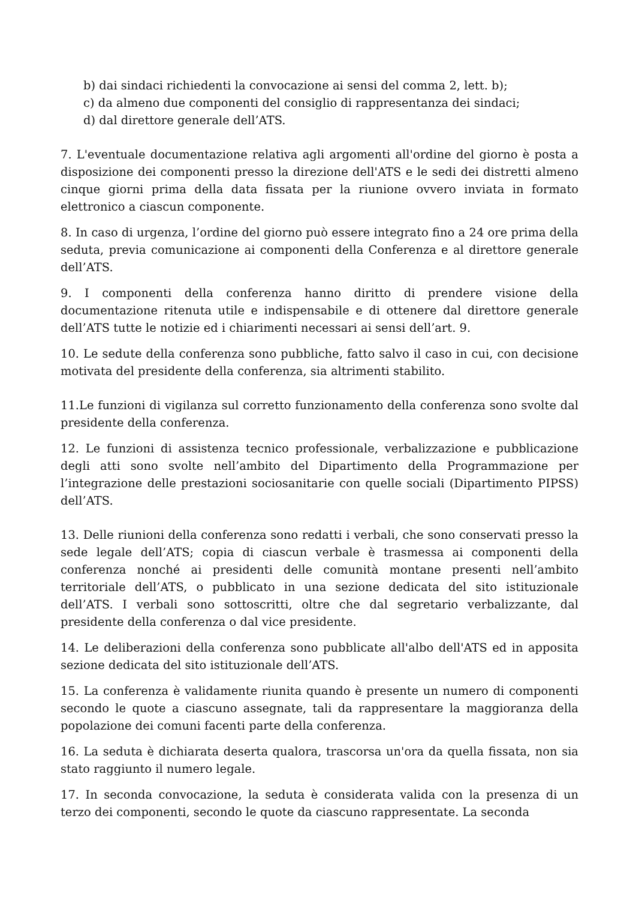b) dai sindaci richiedenti la convocazione ai sensi del comma 2, lett. b);
c) da almeno due componenti del consiglio di rappresentanza dei sindaci;
d) dal direttore generale dell’ATS.
7. L'eventuale documentazione relativa agli argomenti all'ordine del giorno è posta a disposizione dei componenti presso la direzione dell'ATS e le sedi dei distretti almeno cinque giorni prima della data fissata per la riunione ovvero inviata in formato elettronico a ciascun componente.
8. In caso di urgenza, l’ordine del giorno può essere integrato fino a 24 ore prima della seduta, previa comunicazione ai componenti della Conferenza e al direttore generale dell’ATS.
9. I componenti della conferenza hanno diritto di prendere visione della documentazione ritenuta utile e indispensabile e di ottenere dal direttore generale dell’ATS tutte le notizie ed i chiarimenti necessari ai sensi dell’art. 9.
10. Le sedute della conferenza sono pubbliche, fatto salvo il caso in cui, con decisione motivata del presidente della conferenza, sia altrimenti stabilito.
11.Le funzioni di vigilanza sul corretto funzionamento della conferenza sono svolte dal presidente della conferenza.
12. Le funzioni di assistenza tecnico professionale, verbalizzazione e pubblicazione degli atti sono svolte nell’ambito del Dipartimento della Programmazione per l’integrazione delle prestazioni sociosanitarie con quelle sociali (Dipartimento PIPSS) dell’ATS.
13. Delle riunioni della conferenza sono redatti i verbali, che sono conservati presso la sede legale dell’ATS; copia di ciascun verbale è trasmessa ai componenti della conferenza nonché ai presidenti delle comunità montane presenti nell’ambito territoriale dell’ATS, o pubblicato in una sezione dedicata del sito istituzionale dell’ATS. I verbali sono sottoscritti, oltre che dal segretario verbalizzante, dal presidente della conferenza o dal vice presidente.
14. Le deliberazioni della conferenza sono pubblicate all'albo dell'ATS ed in apposita sezione dedicata del sito istituzionale dell’ATS.
15. La conferenza è validamente riunita quando è presente un numero di componenti secondo le quote a ciascuno assegnate, tali da rappresentare la maggioranza della popolazione dei comuni facenti parte della conferenza.
16. La seduta è dichiarata deserta qualora, trascorsa un'ora da quella fissata, non sia stato raggiunto il numero legale.
17. In seconda convocazione, la seduta è considerata valida con la presenza di un terzo dei componenti, secondo le quote da ciascuno rappresentate. La seconda